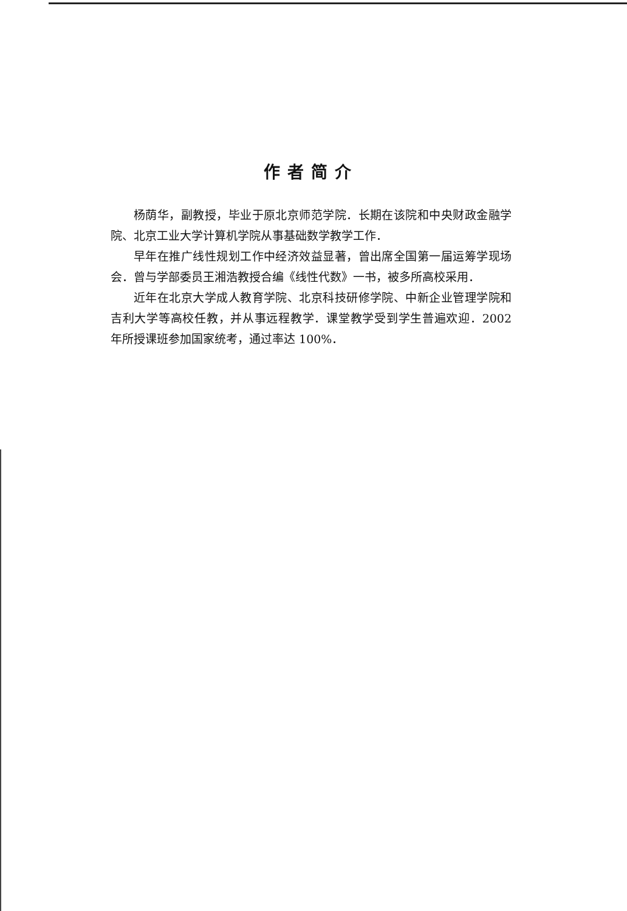作者简介
杨荫华，副教授，毕业于原北京师范学院．长期在该院和中央财政金融学院、北京工业大学计算机学院从事基础数学教学工作．
早年在推广线性规划工作中经济效益显著，曾出席全国第一届运筹学现场会．曾与学部委员王湘浩教授合编《线性代数》一书，被多所高校采用．
近年在北京大学成人教育学院、北京科技研修学院、中新企业管理学院和吉利大学等高校任教，并从事远程教学．课堂教学受到学生普遍欢迎．2002 年所授课班参加国家统考，通过率达 100%．